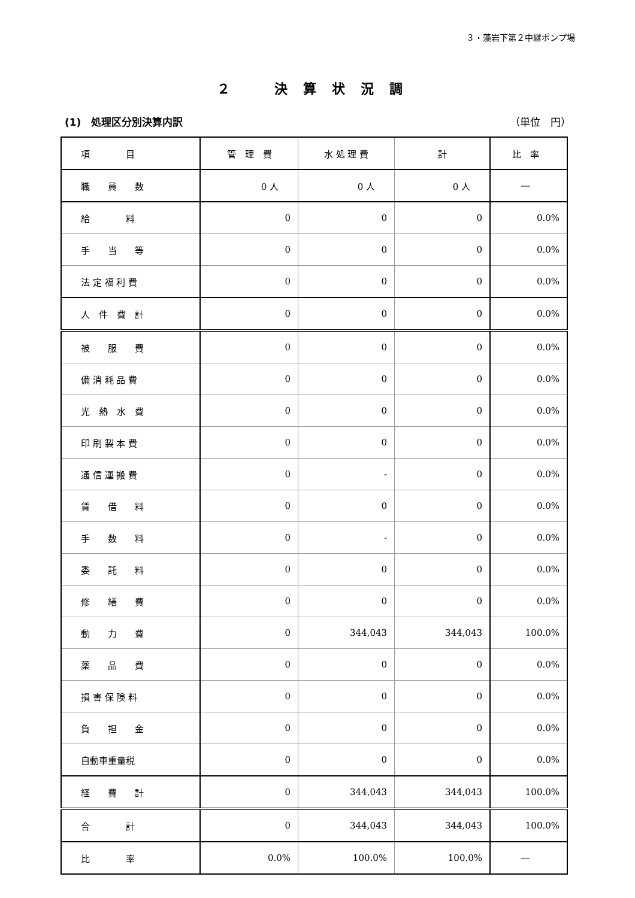３・藻岩下第２中継ポンプ場
２　決算状況調
(1)　処理区分別決算内訳 （単位　円）
| 項 目 | 管 理 費 | 水 処 理 費 | 計 | 比 率 |
| --- | --- | --- | --- | --- |
| 職 員 数 | 0 人 | 0 人 | 0 人 | ― |
| 給 料 | 0 | 0 | 0 | 0.0% |
| 手 当 等 | 0 | 0 | 0 | 0.0% |
| 法 定 福 利 費 | 0 | 0 | 0 | 0.0% |
| 人 件 費 計 | 0 | 0 | 0 | 0.0% |
| 被 服 費 | 0 | 0 | 0 | 0.0% |
| 備 消 耗 品 費 | 0 | 0 | 0 | 0.0% |
| 光 熱 水 費 | 0 | 0 | 0 | 0.0% |
| 印 刷 製 本 費 | 0 | 0 | 0 | 0.0% |
| 通 信 運 搬 費 | 0 | - | 0 | 0.0% |
| 賃 借 料 | 0 | 0 | 0 | 0.0% |
| 手 数 料 | 0 | - | 0 | 0.0% |
| 委 託 料 | 0 | 0 | 0 | 0.0% |
| 修 繕 費 | 0 | 0 | 0 | 0.0% |
| 動 力 費 | 0 | 344,043 | 344,043 | 100.0% |
| 薬 品 費 | 0 | 0 | 0 | 0.0% |
| 損 害 保 険 料 | 0 | 0 | 0 | 0.0% |
| 負 担 金 | 0 | 0 | 0 | 0.0% |
| 自動車重量税 | 0 | 0 | 0 | 0.0% |
| 経 費 計 | 0 | 344,043 | 344,043 | 100.0% |
| 合 計 | 0 | 344,043 | 344,043 | 100.0% |
| 比 率 | 0.0% | 100.0% | 100.0% | ― |